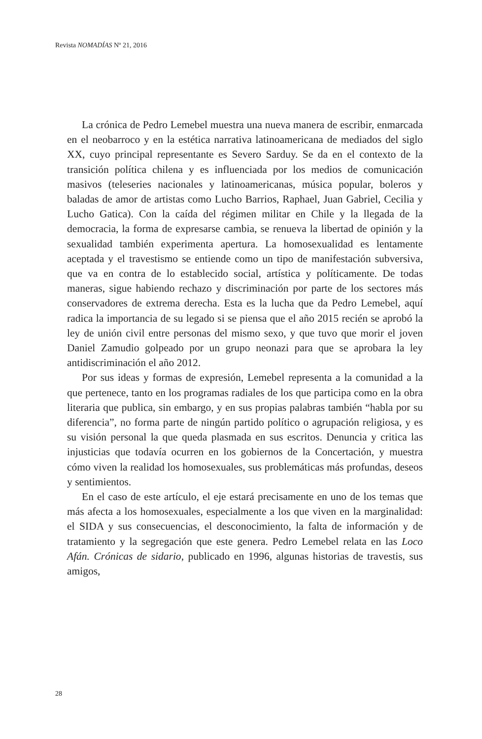Revista NOMADÍAS Nº 21, 2016
La crónica de Pedro Lemebel muestra una nueva manera de escribir, enmarcada en el neobarroco y en la estética narrativa latinoamericana de mediados del siglo XX, cuyo principal representante es Severo Sarduy. Se da en el contexto de la transición política chilena y es influenciada por los medios de comunicación masivos (teleseries nacionales y latinoamericanas, música popular, boleros y baladas de amor de artistas como Lucho Barrios, Raphael, Juan Gabriel, Cecilia y Lucho Gatica). Con la caída del régimen militar en Chile y la llegada de la democracia, la forma de expresarse cambia, se renueva la libertad de opinión y la sexualidad también experimenta apertura. La homosexualidad es lentamente aceptada y el travestismo se entiende como un tipo de manifestación subversiva, que va en contra de lo establecido social, artística y políticamente. De todas maneras, sigue habiendo rechazo y discriminación por parte de los sectores más conservadores de extrema derecha. Esta es la lucha que da Pedro Lemebel, aquí radica la importancia de su legado si se piensa que el año 2015 recién se aprobó la ley de unión civil entre personas del mismo sexo, y que tuvo que morir el joven Daniel Zamudio golpeado por un grupo neonazi para que se aprobara la ley antidiscriminación el año 2012.
Por sus ideas y formas de expresión, Lemebel representa a la comunidad a la que pertenece, tanto en los programas radiales de los que participa como en la obra literaria que publica, sin embargo, y en sus propias palabras también “habla por su diferencia”, no forma parte de ningún partido político o agrupación religiosa, y es su visión personal la que queda plasmada en sus escritos. Denuncia y critica las injusticias que todavía ocurren en los gobiernos de la Concertación, y muestra cómo viven la realidad los homosexuales, sus problemáticas más profundas, deseos y sentimientos.
En el caso de este artículo, el eje estará precisamente en uno de los temas que más afecta a los homosexuales, especialmente a los que viven en la marginalidad: el SIDA y sus consecuencias, el desconocimiento, la falta de información y de tratamiento y la segregación que este genera. Pedro Lemebel relata en las Loco Afán. Crónicas de sidario, publicado en 1996, algunas historias de travestis, sus amigos,
28